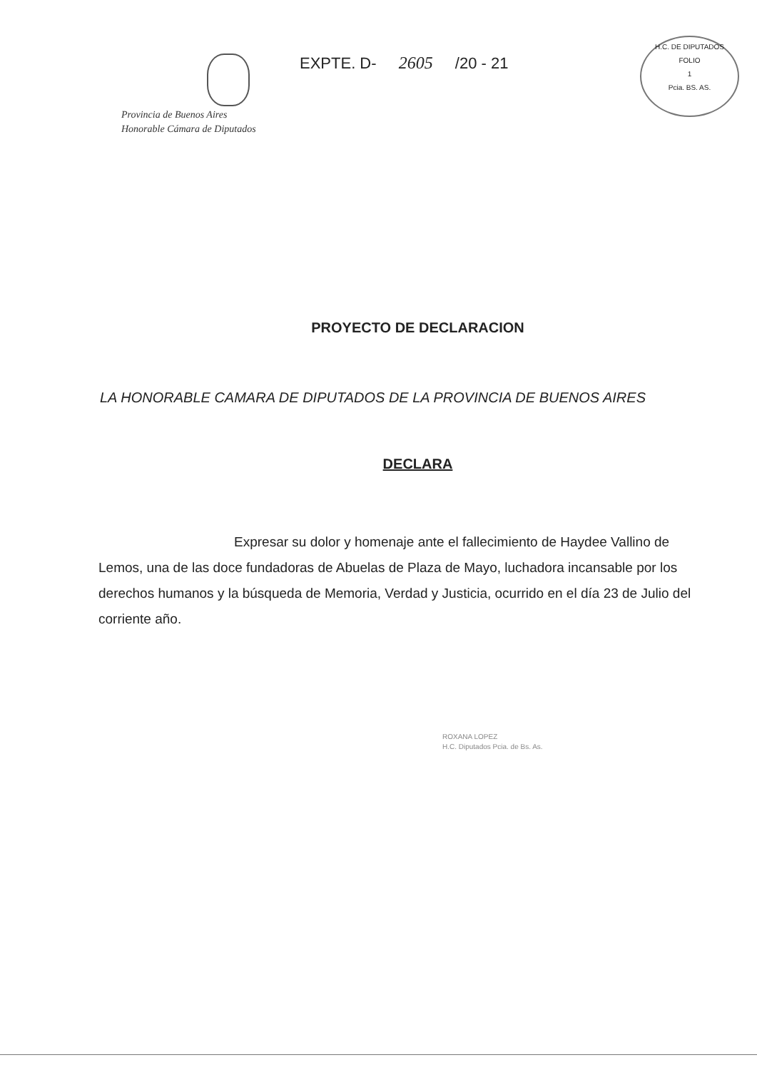Provincia de Buenos Aires
Honorable Cámara de Diputados
EXPTE. D- 2605 /20 - 21
H.C. DE DIPUTADOS
FOLIO
1
Pcia. BS. AS.
PROYECTO DE DECLARACION
LA HONORABLE CAMARA DE DIPUTADOS DE LA PROVINCIA DE BUENOS AIRES
DECLARA
Expresar su dolor y homenaje ante el fallecimiento de Haydee Vallino de Lemos, una de las doce fundadoras de Abuelas de Plaza de Mayo, luchadora incansable por los derechos humanos y la búsqueda de Memoria, Verdad y Justicia, ocurrido en el día 23 de Julio del corriente año.
ROXANA LOPEZ
H.C. Diputados Pcia. de Bs. As.